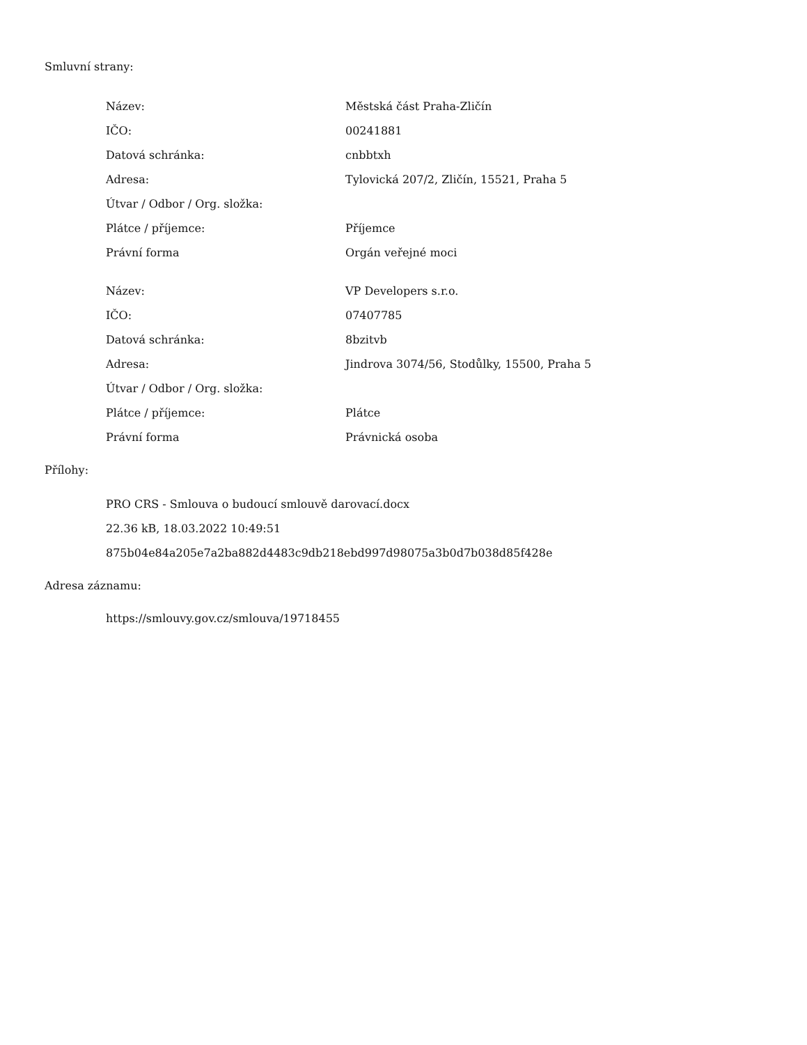Smluvní strany:
| Název: | Městská část Praha-Zličín |
| IČO: | 00241881 |
| Datová schránka: | cnbbtxh |
| Adresa: | Tylovická 207/2, Zličín, 15521, Praha 5 |
| Útvar / Odbor / Org. složka: | |
| Plátce / příjemce: | Příjemce |
| Právní forma | Orgán veřejné moci |
| Název: | VP Developers s.r.o. |
| IČO: | 07407785 |
| Datová schránka: | 8bzitvb |
| Adresa: | Jindrova 3074/56, Stodůlky, 15500, Praha 5 |
| Útvar / Odbor / Org. složka: | |
| Plátce / příjemce: | Plátce |
| Právní forma | Právnická osoba |
Přílohy:
PRO CRS - Smlouva o budoucí smlouvě darovací.docx
22.36 kB, 18.03.2022 10:49:51
875b04e84a205e7a2ba882d4483c9db218ebd997d98075a3b0d7b038d85f428e
Adresa záznamu:
https://smlouvy.gov.cz/smlouva/19718455